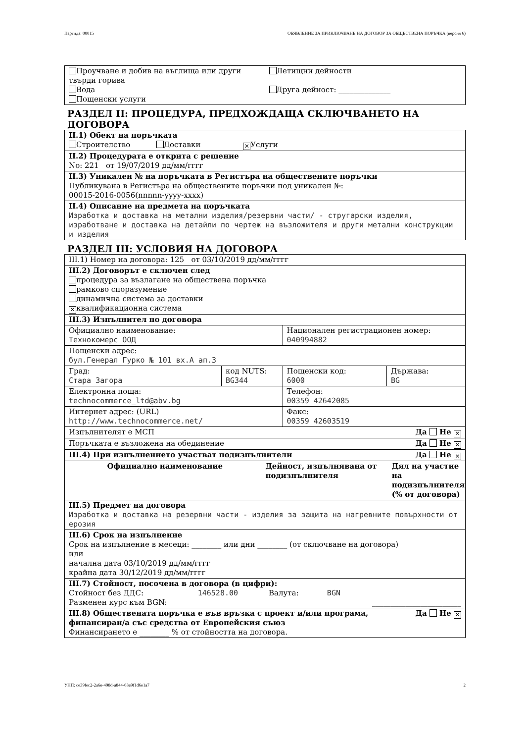Партида: 00015 ОБЯВЛЕНИЕ ЗА ПРИКЛЮЧВАНЕ НА ДОГОВОР ЗА ОБЩЕСТВЕНА ПОРЪЧКА (версия 6)
| Проучване и добив на въглища или други твърди горива Вода Пощенски услуги | Летищни дейности Друга дейност: ______________ |
РАЗДЕЛ II: ПРОЦЕДУРА, ПРЕДХОЖДАЩА СКЛЮЧВАНЕТО НА ДОГОВОРА
| II.1) Обект на поръчката Строителство Доставки ✕ Услуги |
| II.2) Процедурата е открита с решение No: 221 от 19/07/2019 дд/мм/гггг |
| II.3) Уникален № на поръчката в Регистъра на обществените поръчки Публикувана в Регистъра на обществените поръчки под уникален №: 00015-2016-0056(nnnnn-yyyy-xxxx) |
| II.4) Описание на предмета на поръчката Изработка и доставка на метални изделия/резервни части/ - стругарски изделия, изработване и доставка на детайли по чертеж на възложителя и други метални конструкции и изделия |
РАЗДЕЛ III: УСЛОВИЯ НА ДОГОВОРА
| III.1) Номер на договора: 125 от 03/10/2019 дд/мм/гггг | | | |
| III.2) Договорът е сключен след процедура за възлагане на обществена поръчка рамково споразумение динамична система за доставки ✕ квалификационна система | | | |
| III.3) Изпълнител по договора | | | |
| Официално наименование: Технокомерс ООД | | Национален регистрационен номер: 040994882 | |
| Пощенски адрес: бул.Генерал Гурко № 101 вх.А ап.3 | | | |
| Град: Стара Загора | код NUTS: BG344 | Пощенски код: 6000 | Държава: BG |
| Електронна поща: technocommerce_ltd@abv.bg | | Телефон: 00359 42642085 | |
| Интернет адрес: (URL) http://www.technocommerce.net/ | | Факс: 00359 42603519 | |
| Изпълнителят е МСП Да Не ✕ | | | |
| Поръчката е възложена на обединение Да Не ✕ | | | |
| III.4) При изпълнението участват подизпълнители Да Не ✕ | | | |
| / Официално наименование / Дейност, изпълнявана от подизпълнителя / Дял на участие на подизпълнителя (% от договора) / / --- / --- / --- / | | | |
| III.5) Предмет на договора Изработка и доставка на резервни части - изделия за защита на нагревните повърхности от ерозия | | | |
| III.6) Срок на изпълнение Срок на изпълнение в месеци: ________ или дни ________ (от сключване на договора) или начална дата 03/10/2019 дд/мм/гггг крайна дата 30/12/2019 дд/мм/гггг | | | |
| III.7) Стойност, посочена в договора (в цифри): Стойност без ДДС: 146528.00 Валута: BGN Разменен курс към BGN: ________________________ | | | |
| Да Не ✕ III.8) Обществената поръчка е във връзка с проект и/или програма, финансиран/а със средства от Европейския съюз Финансирането е ________ % от стойността на договора. | | | |
УНП: ce39fec2-2a6e-498d-a844-63e9f1d6e1a7 2